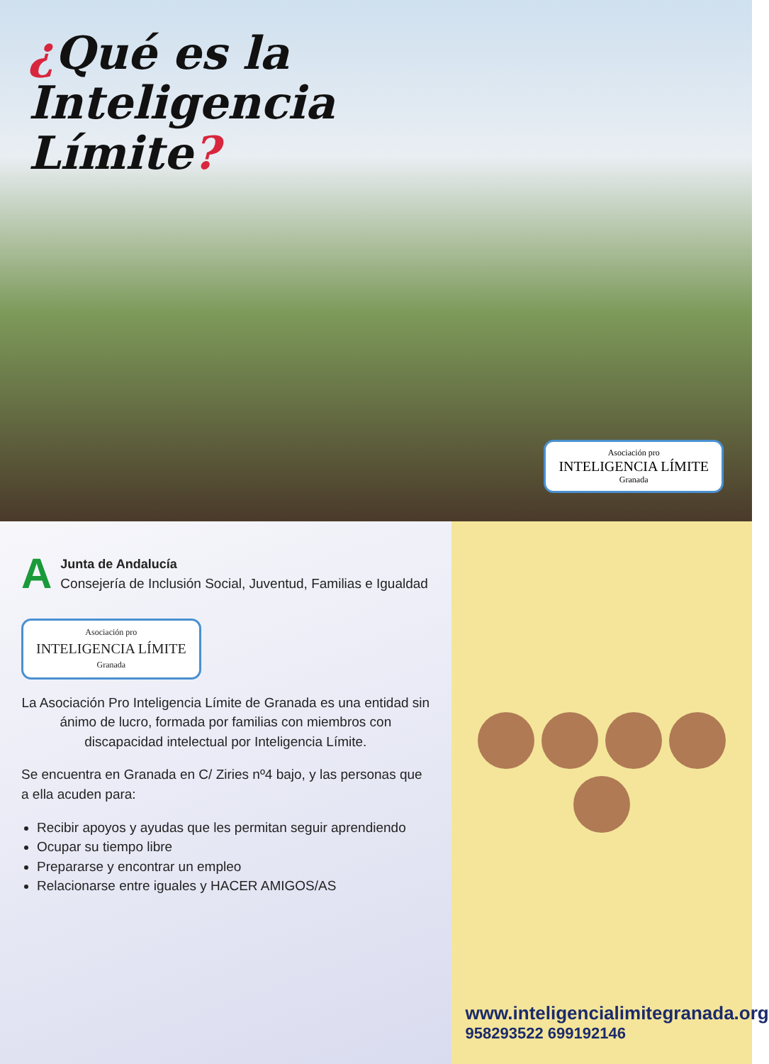¿Qué es la
Inteligencia
Límite?
Asociación pro
INTELIGENCIA LÍMITE
Granada
A
Junta de Andalucía
Consejería de Inclusión Social, Juventud, Familias e Igualdad
Asociación pro
INTELIGENCIA LÍMITE
Granada
La Asociación Pro Inteligencia Límite de Granada es una entidad sin ánimo de lucro, formada por familias con miembros con discapacidad intelectual por Inteligencia Límite.
Se encuentra en Granada en C/ Ziries nº4 bajo, y las personas que a ella acuden para:
Recibir apoyos y ayudas que les permitan seguir aprendiendo
Ocupar su tiempo libre
Prepararse y encontrar un empleo
Relacionarse entre iguales y HACER AMIGOS/AS
www.inteligencialimitegranada.org
958293522 699192146